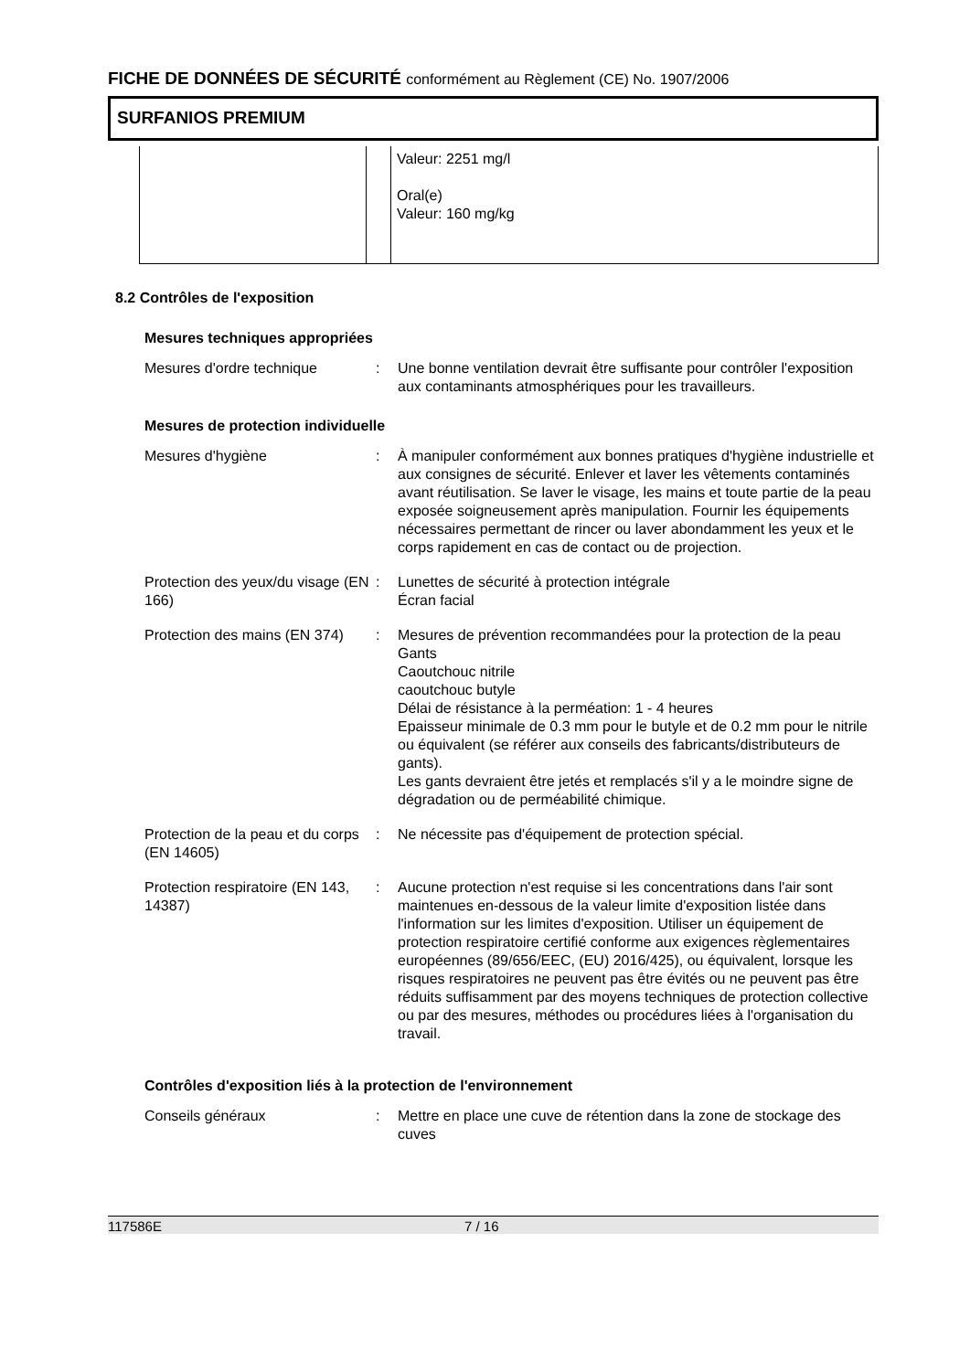FICHE DE DONNÉES DE SÉCURITÉ conformément au Règlement (CE) No. 1907/2006
SURFANIOS PREMIUM
| | | Valeur: 2251 mg/l Oral(e) Valeur: 160 mg/kg |
8.2 Contrôles de l'exposition
Mesures techniques appropriées
| Mesures d'ordre technique | : | Une bonne ventilation devrait être suffisante pour contrôler l'exposition aux contaminants atmosphériques pour les travailleurs. |
Mesures de protection individuelle
| Mesures d'hygiène | : | À manipuler conformément aux bonnes pratiques d'hygiène industrielle et aux consignes de sécurité. Enlever et laver les vêtements contaminés avant réutilisation. Se laver le visage, les mains et toute partie de la peau exposée soigneusement après manipulation. Fournir les équipements nécessaires permettant de rincer ou laver abondamment les yeux et le corps rapidement en cas de contact ou de projection. |
| Protection des yeux/du visage (EN 166) | : | Lunettes de sécurité à protection intégrale Écran facial |
| Protection des mains (EN 374) | : | Mesures de prévention recommandées pour la protection de la peau Gants Caoutchouc nitrile caoutchouc butyle Délai de résistance à la perméation: 1 - 4 heures Epaisseur minimale de 0.3 mm pour le butyle et de 0.2 mm pour le nitrile ou équivalent (se référer aux conseils des fabricants/distributeurs de gants). Les gants devraient être jetés et remplacés s'il y a le moindre signe de dégradation ou de perméabilité chimique. |
| Protection de la peau et du corps (EN 14605) | : | Ne nécessite pas d'équipement de protection spécial. |
| Protection respiratoire (EN 143, 14387) | : | Aucune protection n'est requise si les concentrations dans l'air sont maintenues en-dessous de la valeur limite d'exposition listée dans l'information sur les limites d'exposition. Utiliser un équipement de protection respiratoire certifié conforme aux exigences règlementaires européennes (89/656/EEC, (EU) 2016/425), ou équivalent, lorsque les risques respiratoires ne peuvent pas être évités ou ne peuvent pas être réduits suffisamment par des moyens techniques de protection collective ou par des mesures, méthodes ou procédures liées à l'organisation du travail. |
Contrôles d'exposition liés à la protection de l'environnement
| Conseils généraux | : | Mettre en place une cuve de rétention dans la zone de stockage des cuves |
117586E 7 / 16